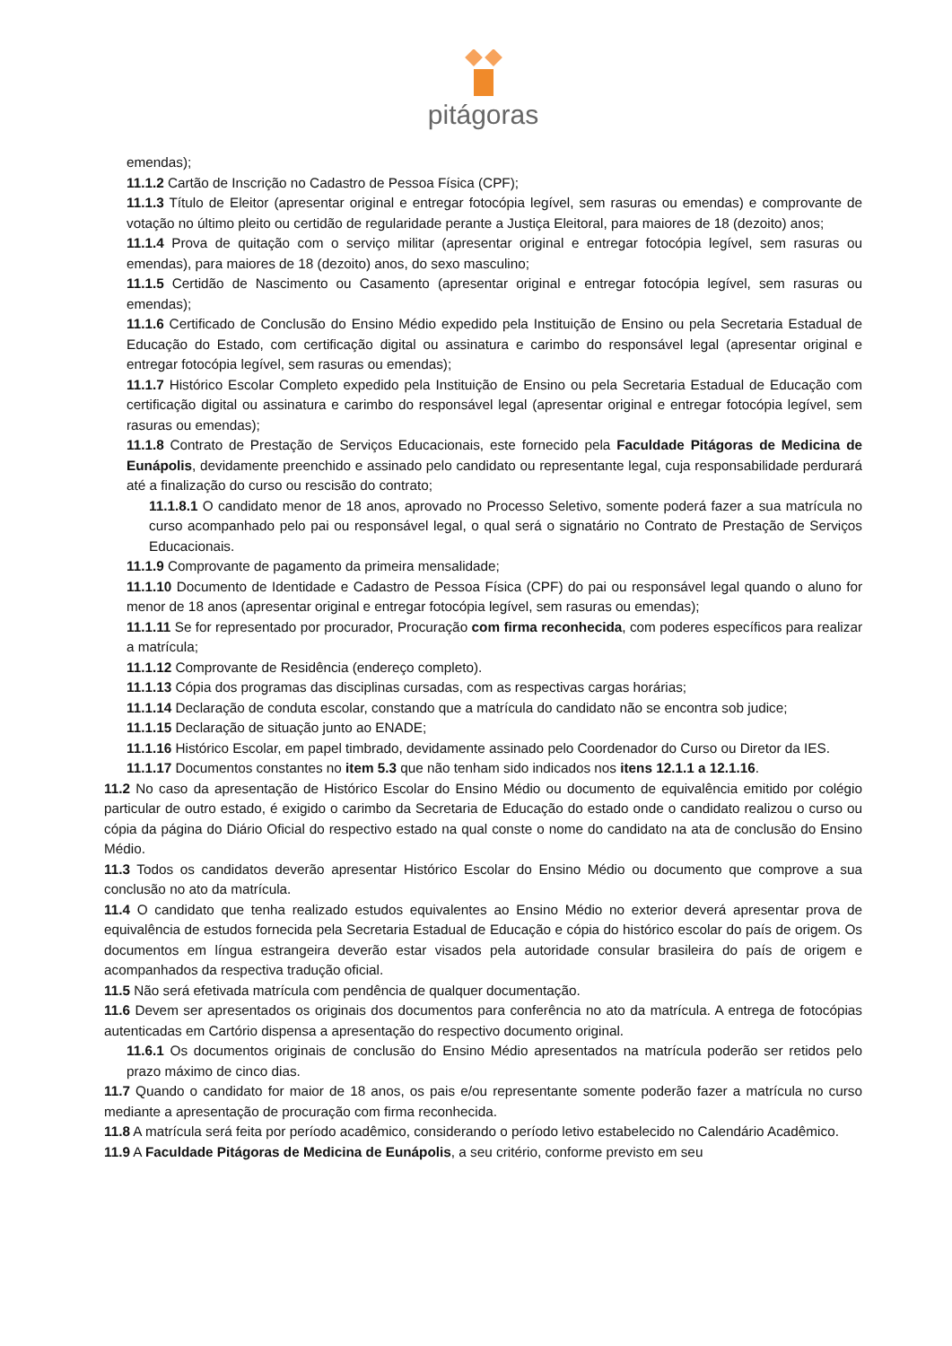pitágoras
emendas);
11.1.2 Cartão de Inscrição no Cadastro de Pessoa Física (CPF);
11.1.3 Título de Eleitor (apresentar original e entregar fotocópia legível, sem rasuras ou emendas) e comprovante de votação no último pleito ou certidão de regularidade perante a Justiça Eleitoral, para maiores de 18 (dezoito) anos;
11.1.4 Prova de quitação com o serviço militar (apresentar original e entregar fotocópia legível, sem rasuras ou emendas), para maiores de 18 (dezoito) anos, do sexo masculino;
11.1.5 Certidão de Nascimento ou Casamento (apresentar original e entregar fotocópia legível, sem rasuras ou emendas);
11.1.6 Certificado de Conclusão do Ensino Médio expedido pela Instituição de Ensino ou pela Secretaria Estadual de Educação do Estado, com certificação digital ou assinatura e carimbo do responsável legal (apresentar original e entregar fotocópia legível, sem rasuras ou emendas);
11.1.7 Histórico Escolar Completo expedido pela Instituição de Ensino ou pela Secretaria Estadual de Educação com certificação digital ou assinatura e carimbo do responsável legal (apresentar original e entregar fotocópia legível, sem rasuras ou emendas);
11.1.8 Contrato de Prestação de Serviços Educacionais, este fornecido pela Faculdade Pitágoras de Medicina de Eunápolis, devidamente preenchido e assinado pelo candidato ou representante legal, cuja responsabilidade perdurará até a finalização do curso ou rescisão do contrato;
11.1.8.1 O candidato menor de 18 anos, aprovado no Processo Seletivo, somente poderá fazer a sua matrícula no curso acompanhado pelo pai ou responsável legal, o qual será o signatário no Contrato de Prestação de Serviços Educacionais.
11.1.9 Comprovante de pagamento da primeira mensalidade;
11.1.10 Documento de Identidade e Cadastro de Pessoa Física (CPF) do pai ou responsável legal quando o aluno for menor de 18 anos (apresentar original e entregar fotocópia legível, sem rasuras ou emendas);
11.1.11 Se for representado por procurador, Procuração com firma reconhecida, com poderes específicos para realizar a matrícula;
11.1.12 Comprovante de Residência (endereço completo).
11.1.13 Cópia dos programas das disciplinas cursadas, com as respectivas cargas horárias;
11.1.14 Declaração de conduta escolar, constando que a matrícula do candidato não se encontra sob judice;
11.1.15 Declaração de situação junto ao ENADE;
11.1.16 Histórico Escolar, em papel timbrado, devidamente assinado pelo Coordenador do Curso ou Diretor da IES.
11.1.17 Documentos constantes no item 5.3 que não tenham sido indicados nos itens 12.1.1 a 12.1.16.
11.2 No caso da apresentação de Histórico Escolar do Ensino Médio ou documento de equivalência emitido por colégio particular de outro estado, é exigido o carimbo da Secretaria de Educação do estado onde o candidato realizou o curso ou cópia da página do Diário Oficial do respectivo estado na qual conste o nome do candidato na ata de conclusão do Ensino Médio.
11.3 Todos os candidatos deverão apresentar Histórico Escolar do Ensino Médio ou documento que comprove a sua conclusão no ato da matrícula.
11.4 O candidato que tenha realizado estudos equivalentes ao Ensino Médio no exterior deverá apresentar prova de equivalência de estudos fornecida pela Secretaria Estadual de Educação e cópia do histórico escolar do país de origem. Os documentos em língua estrangeira deverão estar visados pela autoridade consular brasileira do país de origem e acompanhados da respectiva tradução oficial.
11.5 Não será efetivada matrícula com pendência de qualquer documentação.
11.6 Devem ser apresentados os originais dos documentos para conferência no ato da matrícula. A entrega de fotocópias autenticadas em Cartório dispensa a apresentação do respectivo documento original.
11.6.1 Os documentos originais de conclusão do Ensino Médio apresentados na matrícula poderão ser retidos pelo prazo máximo de cinco dias.
11.7 Quando o candidato for maior de 18 anos, os pais e/ou representante somente poderão fazer a matrícula no curso mediante a apresentação de procuração com firma reconhecida.
11.8 A matrícula será feita por período acadêmico, considerando o período letivo estabelecido no Calendário Acadêmico.
11.9 A Faculdade Pitágoras de Medicina de Eunápolis, a seu critério, conforme previsto em seu